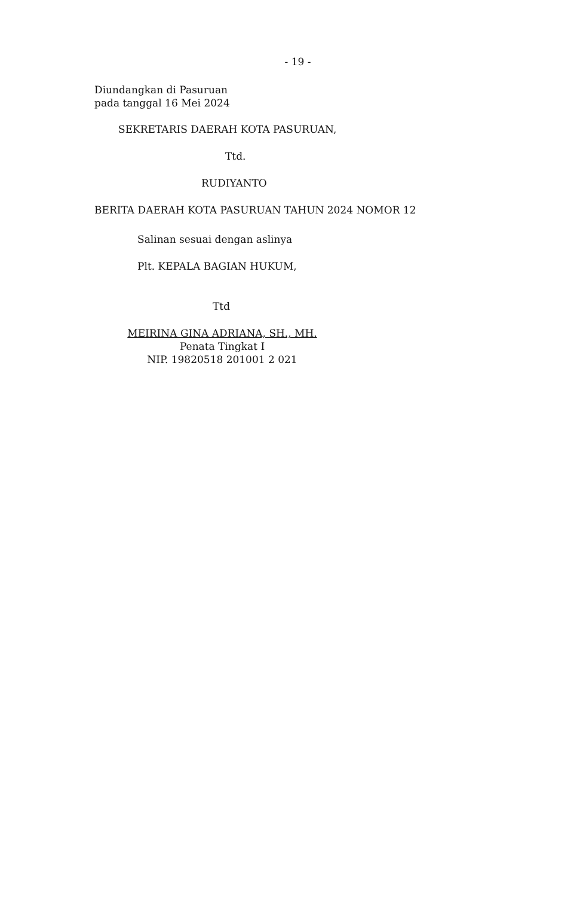- 19 -
Diundangkan di Pasuruan
pada tanggal 16 Mei 2024
SEKRETARIS DAERAH KOTA PASURUAN,
Ttd.
RUDIYANTO
BERITA DAERAH KOTA PASURUAN TAHUN 2024 NOMOR 12
Salinan sesuai dengan aslinya
Plt. KEPALA BAGIAN HUKUM,
Ttd
MEIRINA GINA ADRIANA, SH., MH.
Penata Tingkat I
NIP. 19820518 201001 2 021